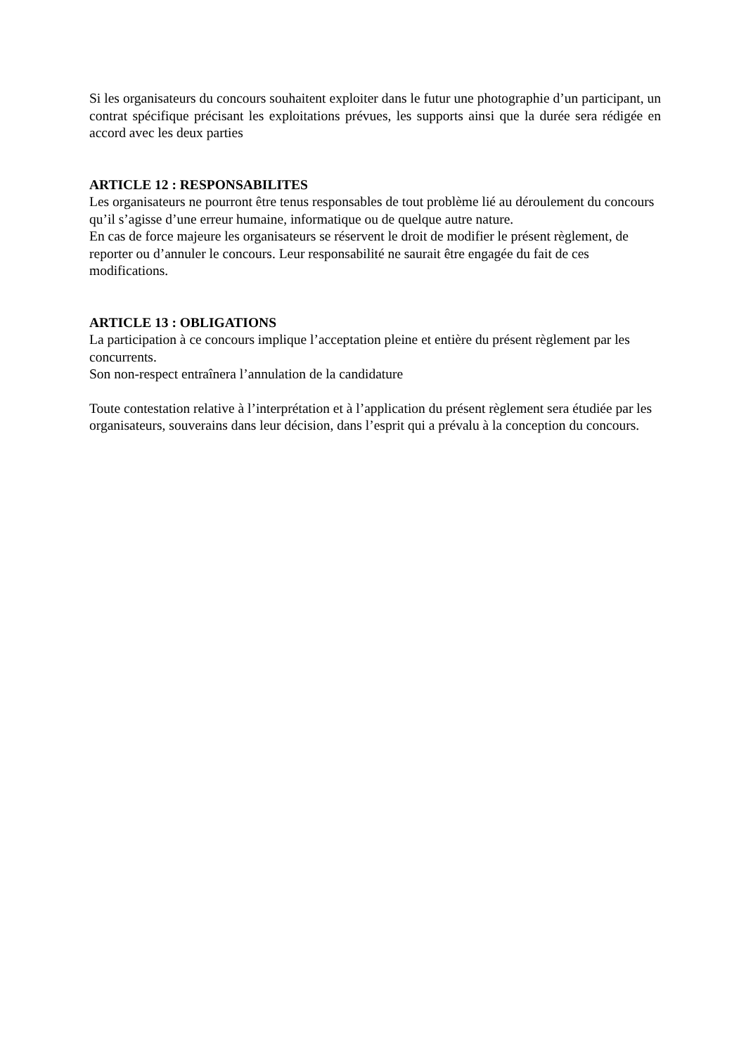Si les organisateurs du concours souhaitent exploiter dans le futur une photographie d’un participant, un contrat spécifique précisant les exploitations prévues, les supports ainsi que la durée sera rédigée en accord avec les deux parties
ARTICLE 12 : RESPONSABILITES
Les organisateurs ne pourront être tenus responsables de tout problème lié au déroulement du concours qu’il s’agisse d’une erreur humaine, informatique ou de quelque autre nature.
En cas de force majeure les organisateurs se réservent le droit de modifier le présent règlement, de reporter ou d’annuler le concours. Leur responsabilité ne saurait être engagée du fait de ces modifications.
ARTICLE 13 : OBLIGATIONS
La participation à ce concours implique l’acceptation pleine et entière du présent règlement par les concurrents.
Son non-respect entraînera l’annulation de la candidature
Toute contestation relative à l’interprétation et à l’application du présent règlement sera étudiée par les organisateurs, souverains dans leur décision, dans l’esprit qui a prévalu à la conception du concours.